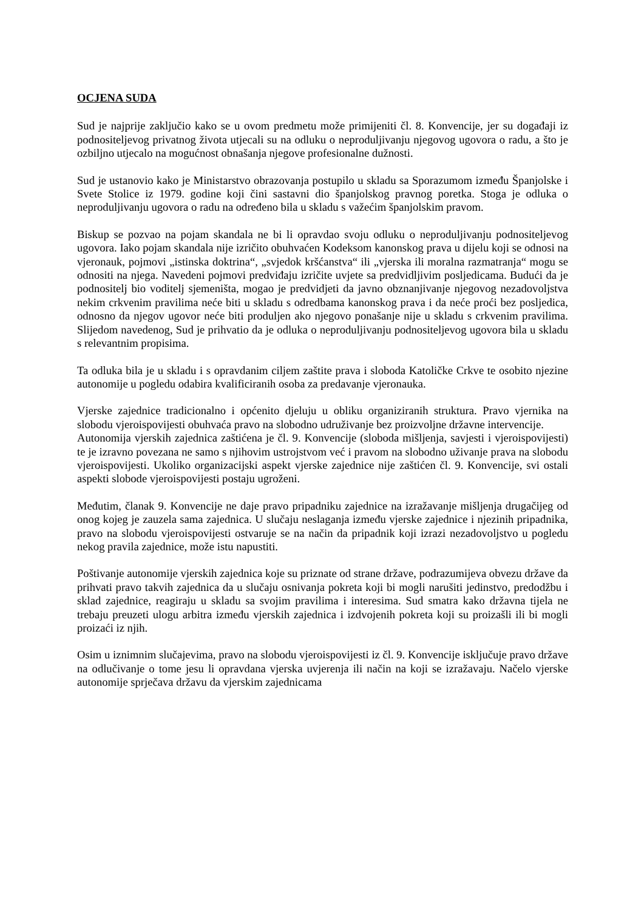OCJENA SUDA
Sud je najprije zaključio kako se u ovom predmetu može primijeniti čl. 8. Konvencije, jer su događaji iz podnositeljevog privatnog života utjecali su na odluku o neproduljivanju njegovog ugovora o radu, a što je ozbiljno utjecalo na mogućnost obnašanja njegove profesionalne dužnosti.
Sud je ustanovio kako je Ministarstvo obrazovanja postupilo u skladu sa Sporazumom između Španjolske i Svete Stolice iz 1979. godine koji čini sastavni dio španjolskog pravnog poretka. Stoga je odluka o neproduljivanju ugovora o radu na određeno bila u skladu s važećim španjolskim pravom.
Biskup se pozvao na pojam skandala ne bi li opravdao svoju odluku o neproduljivanju podnositeljevog ugovora. Iako pojam skandala nije izričito obuhvaćen Kodeksom kanonskog prava u dijelu koji se odnosi na vjeronauk, pojmovi „istinska doktrina“, „svjedok kršćanstva“ ili „vjerska ili moralna razmatranja“ mogu se odnositi na njega. Navedeni pojmovi predviđaju izričite uvjete sa predvidljivim posljedicama. Budući da je podnositelj bio voditelj sjemeništa, mogao je predvidjeti da javno obznanjivanje njegovog nezadovoljstva nekim crkvenim pravilima neće biti u skladu s odredbama kanonskog prava i da neće proći bez posljedica, odnosno da njegov ugovor neće biti produljen ako njegovo ponašanje nije u skladu s crkvenim pravilima. Slijedom navedenog, Sud je prihvatio da je odluka o neproduljivanju podnositeljevog ugovora bila u skladu s relevantnim propisima.
Ta odluka bila je u skladu i s opravdanim ciljem zaštite prava i sloboda Katoličke Crkve te osobito njezine autonomije u pogledu odabira kvalificiranih osoba za predavanje vjeronauka.
Vjerske zajednice tradicionalno i općenito djeluju u obliku organiziranih struktura. Pravo vjernika na slobodu vjeroispovijesti obuhvaća pravo na slobodno udruživanje bez proizvoljne državne intervencije.
Autonomija vjerskih zajednica zaštićena je čl. 9. Konvencije (sloboda mišljenja, savjesti i vjeroispovijesti) te je izravno povezana ne samo s njihovim ustrojstvom već i pravom na slobodno uživanje prava na slobodu vjeroispovijesti. Ukoliko organizacijski aspekt vjerske zajednice nije zaštićen čl. 9. Konvencije, svi ostali aspekti slobode vjeroispovijesti postaju ugroženi.
Međutim, članak 9. Konvencije ne daje pravo pripadniku zajednice na izražavanje mišljenja drugačijeg od onog kojeg je zauzela sama zajednica. U slučaju neslaganja između vjerske zajednice i njezinih pripadnika, pravo na slobodu vjeroispovijesti ostvaruje se na način da pripadnik koji izrazi nezadovoljstvo u pogledu nekog pravila zajednice, može istu napustiti.
Poštivanje autonomije vjerskih zajednica koje su priznate od strane države, podrazumijeva obvezu države da prihvati pravo takvih zajednica da u slučaju osnivanja pokreta koji bi mogli narušiti jedinstvo, predodžbu i sklad zajednice, reagiraju u skladu sa svojim pravilima i interesima. Sud smatra kako državna tijela ne trebaju preuzeti ulogu arbitra između vjerskih zajednica i izdvojenih pokreta koji su proizašli ili bi mogli proizaći iz njih.
Osim u iznimnim slučajevima, pravo na slobodu vjeroispovijesti iz čl. 9. Konvencije isključuje pravo države na odlučivanje o tome jesu li opravdana vjerska uvjerenja ili način na koji se izražavaju. Načelo vjerske autonomije sprječava državu da vjerskim zajednicama